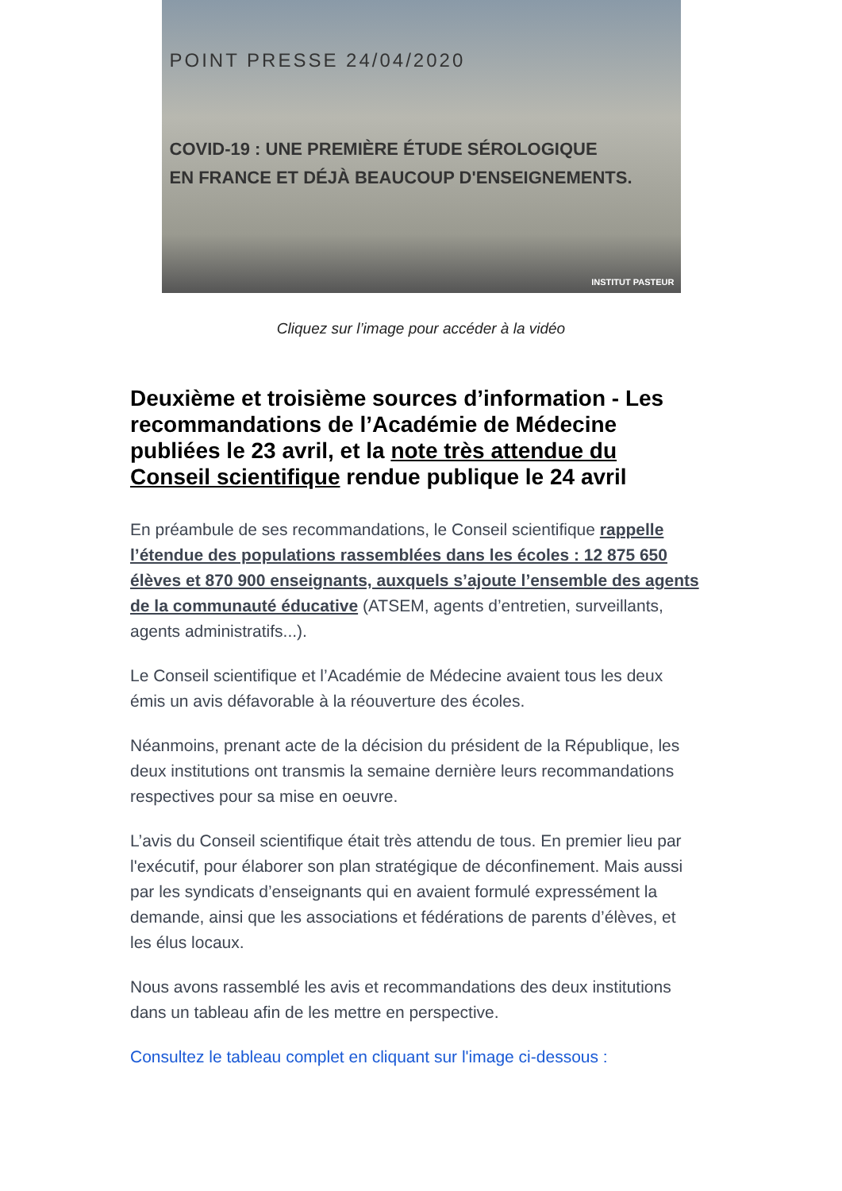POINT PRESSE 24/04/2020
COVID-19 : UNE PREMIÈRE ÉTUDE SÉROLOGIQUE
EN FRANCE ET DÉJÀ BEAUCOUP D'ENSEIGNEMENTS.
INSTITUT PASTEUR
Cliquez sur l’image pour accéder à la vidéo
Deuxième et troisième sources d’information - Les recommandations de l’Académie de Médecine publiées le 23 avril, et la note très attendue du Conseil scientifique rendue publique le 24 avril
En préambule de ses recommandations, le Conseil scientifique rappelle l’étendue des populations rassemblées dans les écoles : 12 875 650 élèves et 870 900 enseignants, auxquels s’ajoute l’ensemble des agents de la communauté éducative (ATSEM, agents d’entretien, surveillants, agents administratifs...).
Le Conseil scientifique et l’Académie de Médecine avaient tous les deux émis un avis défavorable à la réouverture des écoles.
Néanmoins, prenant acte de la décision du président de la République, les deux institutions ont transmis la semaine dernière leurs recommandations respectives pour sa mise en oeuvre.
L’avis du Conseil scientifique était très attendu de tous. En premier lieu par l'exécutif, pour élaborer son plan stratégique de déconfinement. Mais aussi par les syndicats d’enseignants qui en avaient formulé expressément la demande, ainsi que les associations et fédérations de parents d’élèves, et les élus locaux.
Nous avons rassemblé les avis et recommandations des deux institutions dans un tableau afin de les mettre en perspective.
Consultez le tableau complet en cliquant sur l'image ci-dessous :